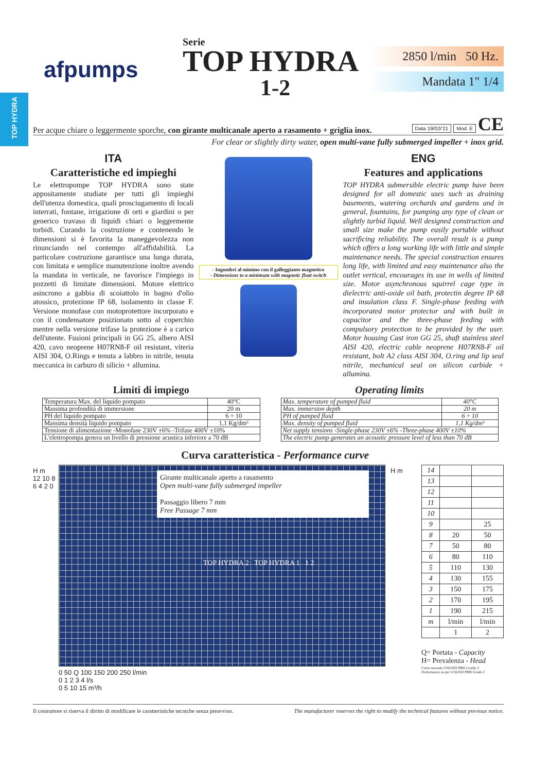TOP HYDRA
afpumps
Serie
TOP HYDRA
1-2
2850 l/min 50 Hz.
Mandata 1" 1/4
Per acque chiare o leggermente sporche, con girante multicanale aperto a rasamento + griglia inox. Data 19/02/'21 Mod. E CE
For clear or slightly dirty water, open multi-vane fully submerged impeller + inox grid.
ITA
Caratteristiche ed impieghi
Le elettropompe TOP HYDRA sono state appositamente studiate per tutti gli impieghi dell'utenza domestica, quali prosciugamento di locali interrati, fontane, irrigazione di orti e giardini o per generico travaso di liquidi chiari o leggermente torbidi. Curando la costruzione e contenendo le dimensioni si è favorita la maneggevolezza non rinunciando nel contempo all'affidabilità. La particolare costruzione garantisce una lunga durata, con limitata e semplice manutenzione inoltre avendo la mandata in verticale, ne favorisce l'impiego in pozzetti di limitate dimensioni. Motore elettrico asincrono a gabbia di scoiattolo in bagno d'olio atossico, protezione IP 68, isolamento in classe F. Versione monofase con motoprotettore incorporato e con il condensatore posizionato sotto al coperchio mentre nella versione trifase la protezione è a carico dell'utente. Fusioni principali in GG 25, albero AISI 420, cavo neoprene H07RN8-F oil resistant, viteria AISI 304, O.Rings e tenuta a labbro in nitrile, tenuta meccanica in carburo di silicio + allumina.
- Ingombri al minimo con il galleggiante magnetico
- Dimensions to a minimum with magnetic float switch
ENG
Features and applications
TOP HYDRA submersible electric pump have been designed for all domestic uses such as draining basements, watering orchards and gardens and in general, fountains, for pumping any type of clean or slightly turbid liquid. Well designed construction and small size make the pump easily portable without sacrificing reliability. The overall result is a pump which offers a long working life with little and simple maintenance needs. The special construction ensures long life, with limited and easy maintenance also the outlet vertical, encourages its use in wells of limited size. Motor asynchronous squirrel cage type in dielectric anti-oxide oil bath, protectin degree IP 68 and insulation class F. Single-phase feeding with incorporated motor protector and with built in capacitor and the three-phase feeding with compulsory protection to be provided by the user. Motor housing Cast iron GG 25, shaft stainless steel AISI 420, electric cable neoprene H07RN8-F oil resistant, bolt A2 class AISI 304, O.ring and lip seal nitrile, mechanical seal on silicon carbide + allumina.
Limiti di impiego
| Temperatura Max. del liquido pompato | 40°C |
| Massima profondità di immersione | 20 m |
| PH del liquido pompato | 6 ÷ 10 |
| Massima densità liquido pompato | 1,1 Kg/dm³ |
| Tensione di alimentazione -Monofase 230V ±6% -Trifase 400V ±10% | |
| L'elettropompa genera un livello di pressione acustica inferiore a 70 dB | |
Operating limits
| Max. temperature of pumped fluid | 40°C |
| Max. immersion depth | 20 m |
| PH of pumped fluid | 6 ÷ 10 |
| Max. density of pumped fluid | 1,1 Kg/dm³ |
| Net supply tensions -Single-phase 230V ±6% -Three-phase 400V ±10% | |
| The electric pump generates an acoustic pressure level of less than 70 dB | |
Curva caratteristica - Performance curve
H m
12 10 8 6 4 2 0
Girante multicanale aperto a rasamento
Open multi-vane fully submerged impeller
Passaggio libero 7 mm
Free Passage 7 mm
TOP HYDRA 2 TOP HYDRA 1 1 2
H m
0 50 Q 100 150 200 250 l/min
0 1 2 3 4 l/s
0 5 10 15 m³/h
| 14 | | |
| 13 | | |
| 12 | | |
| 11 | | |
| 10 | | |
| 9 | | 25 |
| 8 | 20 | 50 |
| 7 | 50 | 80 |
| 6 | 80 | 110 |
| 5 | 110 | 130 |
| 4 | 130 | 155 |
| 3 | 150 | 175 |
| 2 | 170 | 195 |
| 1 | 190 | 215 |
| m | l/min | l/min |
| | 1 | 2 |
Q= Portata - Capacity
H= Prevalenza - Head
Curve secondo UNI/ISO 9906 Livello 2
Performance as per UNI/ISO 9906 Grade 2
Il costruttore si riserva il diritto di modificare le caratteristiche tecniche senza preavviso. The manufacturer reserves the right to modify the technical features without previous notice.